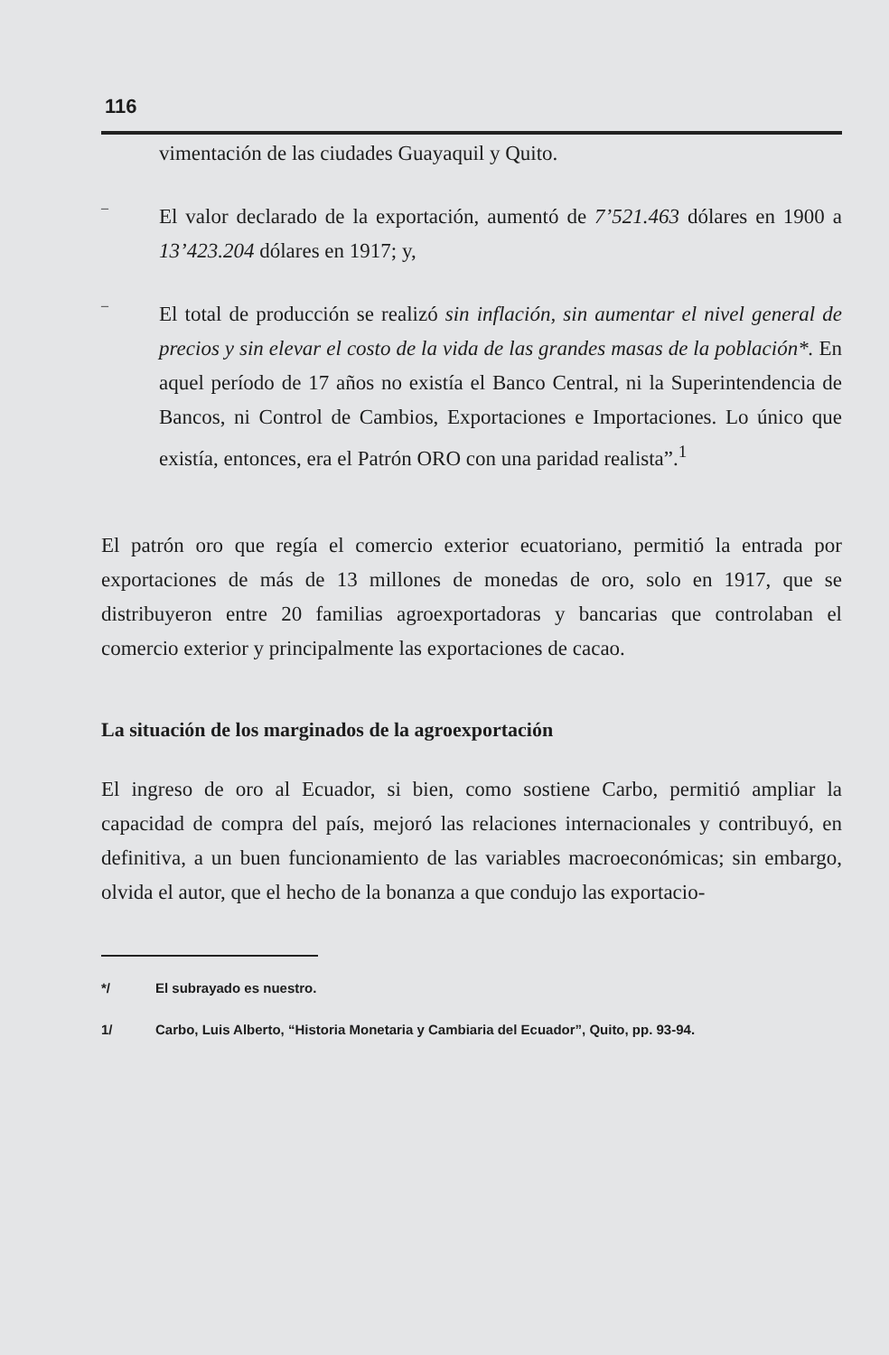116
vimentación de las ciudades Guayaquil y Quito.
–
El valor declarado de la exportación, aumentó de 7’521.463 dólares en 1900 a 13’423.204 dólares en 1917; y,
–
El total de producción se realizó sin inflación, sin aumentar el nivel general de precios y sin elevar el costo de la vida de las grandes masas de la población*. En aquel período de 17 años no existía el Banco Central, ni la Superintendencia de Bancos, ni Control de Cambios, Exportaciones e Importaciones. Lo único que existía, entonces, era el Patrón ORO con una paridad realista”.<sup>1</sup>
El patrón oro que regía el comercio exterior ecuatoriano, permitió la entrada por exportaciones de más de 13 millones de monedas de oro, solo en 1917, que se distribuyeron entre 20 familias agroexportadoras y bancarias que controlaban el comercio exterior y principalmente las exportaciones de cacao.
La situación de los marginados de la agroexportación
El ingreso de oro al Ecuador, si bien, como sostiene Carbo, permitió ampliar la capacidad de compra del país, mejoró las relaciones internacionales y contribuyó, en definitiva, a un buen funcionamiento de las variables macroeconómicas; sin embargo, olvida el autor, que el hecho de la bonanza a que condujo las exportacio-
*/ El subrayado es nuestro.
1/ Carbo, Luis Alberto, “Historia Monetaria y Cambiaria del Ecuador”, Quito, pp. 93-94.